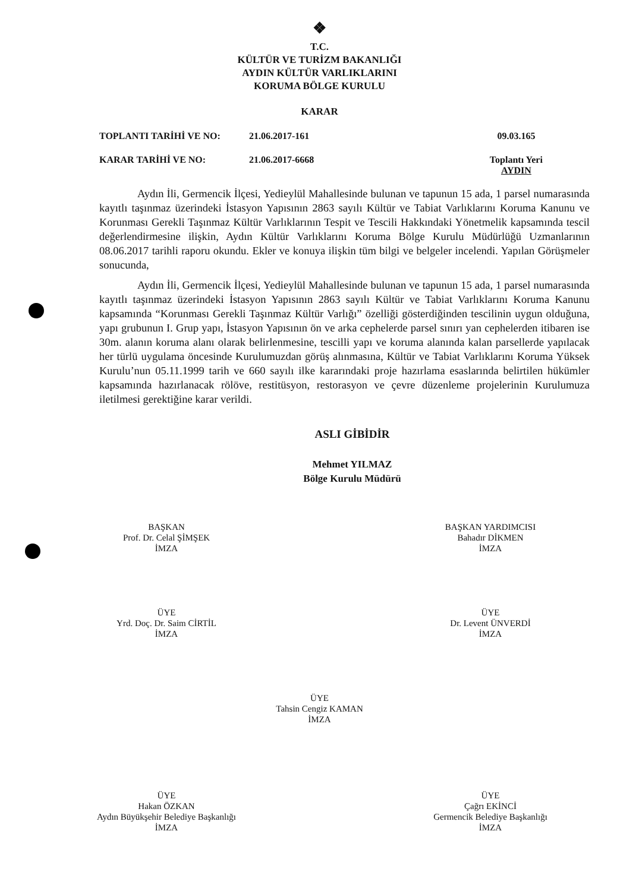❖
T.C.
KÜLTÜR VE TURİZM BAKANLIĞI
AYDIN KÜLTÜR VARLIKLARINI
KORUMA BÖLGE KURULU
KARAR
TOPLANTI TARİHİ VE NO: 21.06.2017-161 09.03.165
KARAR TARİHİ VE NO: 21.06.2017-6668 Toplantı Yeri
AYDIN
Aydın İli, Germencik İlçesi, Yedieylül Mahallesinde bulunan ve tapunun 15 ada, 1 parsel numarasında kayıtlı taşınmaz üzerindeki İstasyon Yapısının 2863 sayılı Kültür ve Tabiat Varlıklarını Koruma Kanunu ve Korunması Gerekli Taşınmaz Kültür Varlıklarının Tespit ve Tescili Hakkındaki Yönetmelik kapsamında tescil değerlendirmesine ilişkin, Aydın Kültür Varlıklarını Koruma Bölge Kurulu Müdürlüğü Uzmanlarının 08.06.2017 tarihli raporu okundu. Ekler ve konuya ilişkin tüm bilgi ve belgeler incelendi. Yapılan Görüşmeler sonucunda,
Aydın İli, Germencik İlçesi, Yedieylül Mahallesinde bulunan ve tapunun 15 ada, 1 parsel numarasında kayıtlı taşınmaz üzerindeki İstasyon Yapısının 2863 sayılı Kültür ve Tabiat Varlıklarını Koruma Kanunu kapsamında “Korunması Gerekli Taşınmaz Kültür Varlığı” özelliği gösterdiğinden tescilinin uygun olduğuna, yapı grubunun I. Grup yapı, İstasyon Yapısının ön ve arka cephelerde parsel sınırı yan cephelerden itibaren ise 30m. alanın koruma alanı olarak belirlenmesine, tescilli yapı ve koruma alanında kalan parsellerde yapılacak her türlü uygulama öncesinde Kurulumuzdan görüş alınmasına, Kültür ve Tabiat Varlıklarını Koruma Yüksek Kurulu’nun 05.11.1999 tarih ve 660 sayılı ilke kararındaki proje hazırlama esaslarında belirtilen hükümler kapsamında hazırlanacak rölöve, restitüsyon, restorasyon ve çevre düzenleme projelerinin Kurulumuza iletilmesi gerektiğine karar verildi.
ASLI GİBİDİR
Mehmet YILMAZ
Bölge Kurulu Müdürü
BAŞKAN
Prof. Dr. Celal ŞİMŞEK
İMZA
BAŞKAN YARDIMCISI
Bahadır DİKMEN
İMZA
ÜYE
Yrd. Doç. Dr. Saim CİRTİL
İMZA
ÜYE
Dr. Levent ÜNVERDİ
İMZA
ÜYE
Tahsin Cengiz KAMAN
İMZA
ÜYE
Hakan ÖZKAN
Aydın Büyükşehir Belediye Başkanlığı
İMZA
ÜYE
Çağrı EKİNCİ
Germencik Belediye Başkanlığı
İMZA